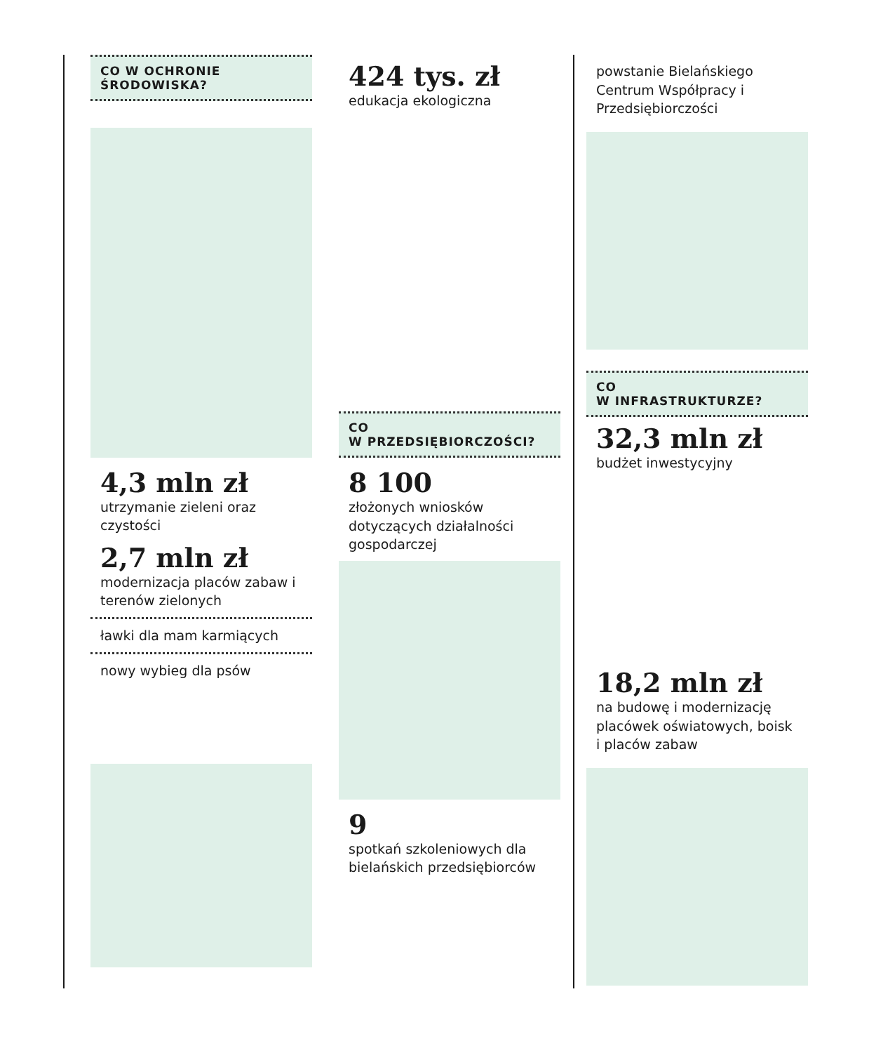CO W OCHRONIE
ŚRODOWISKA?
4,3 mln zł
utrzymanie zieleni oraz czystości
2,7 mln zł
modernizacja placów zabaw i terenów zielonych
ławki dla mam karmiących
nowy wybieg dla psów
424 tys. zł
edukacja ekologiczna
CO
W PRZEDSIĘBIORCZOŚCI?
8 100
złożonych wniosków dotyczących działalności gospodarczej
9
spotkań szkoleniowych dla bielańskich przedsiębiorców
powstanie Bielańskiego Centrum Współpracy i Przedsiębiorczości
CO
W INFRASTRUKTURZE?
32,3 mln zł
budżet inwestycyjny
18,2 mln zł
na budowę i modernizację placówek oświatowych, boisk i placów zabaw